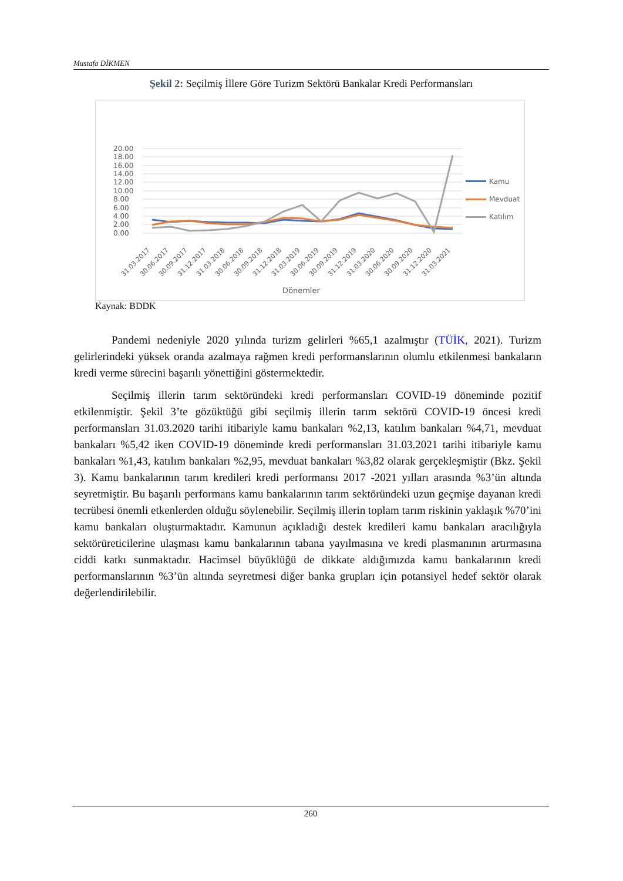Mustafa DİKMEN
Şekil 2: Seçilmiş İllere Göre Turizm Sektörü Bankalar Kredi Performansları
20.00
18.00
16.00
14.00
12.00
10.00
8.00
6.00
4.00
2.00
0.00
Kamu
Mevduat
Katılım
31.03.2017
30.06.2017
30.09.2017
31.12.2017
31.03.2018
30.06.2018
30.09.2018
31.12.2018
31.03.2019
30.06.2019
30.09.2019
31.12.2019
31.03.2020
30.06.2020
30.09.2020
31.12.2020
31.03.2021
Dönemler
Kaynak: BDDK
Pandemi nedeniyle 2020 yılında turizm gelirleri %65,1 azalmıştır (TÜİK, 2021). Turizm gelirlerindeki yüksek oranda azalmaya rağmen kredi performanslarının olumlu etkilenmesi bankaların kredi verme sürecini başarılı yönettiğini göstermektedir.
Seçilmiş illerin tarım sektöründeki kredi performansları COVID-19 döneminde pozitif etkilenmiştir. Şekil 3’te gözüktüğü gibi seçilmiş illerin tarım sektörü COVID-19 öncesi kredi performansları 31.03.2020 tarihi itibariyle kamu bankaları %2,13, katılım bankaları %4,71, mevduat bankaları %5,42 iken COVID-19 döneminde kredi performansları 31.03.2021 tarihi itibariyle kamu bankaları %1,43, katılım bankaları %2,95, mevduat bankaları %3,82 olarak gerçekleşmiştir (Bkz. Şekil 3). Kamu bankalarının tarım kredileri kredi performansı 2017 -2021 yılları arasında %3’ün altında seyretmiştir. Bu başarılı performans kamu bankalarının tarım sektöründeki uzun geçmişe dayanan kredi tecrübesi önemli etkenlerden olduğu söylenebilir. Seçilmiş illerin toplam tarım riskinin yaklaşık %70’ini kamu bankaları oluşturmaktadır. Kamunun açıkladığı destek kredileri kamu bankaları aracılığıyla sektörüreticilerine ulaşması kamu bankalarının tabana yayılmasına ve kredi plasmanının artırmasına ciddi katkı sunmaktadır. Hacimsel büyüklüğü de dikkate aldığımızda kamu bankalarının kredi performanslarının %3’ün altında seyretmesi diğer banka grupları için potansiyel hedef sektör olarak değerlendirilebilir.
260